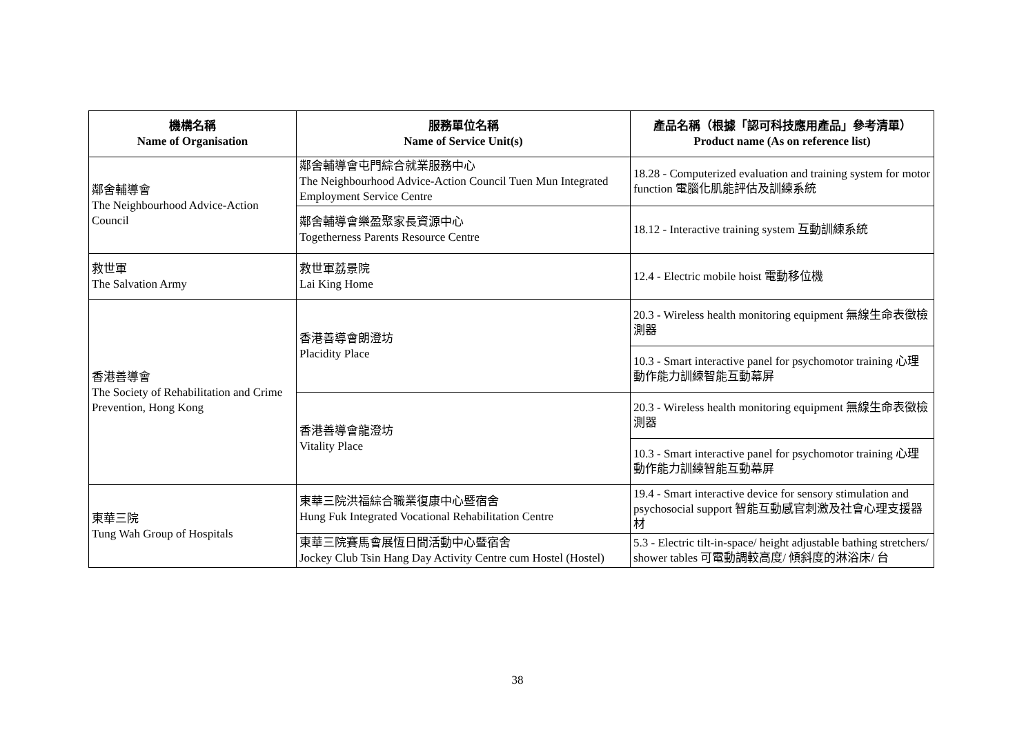| 機構名稱 Name of Organisation | 服務單位名稱 Name of Service Unit(s) | 產品名稱（根據「認可科技應用產品」參考清單） Product name (As on reference list) |
| --- | --- | --- |
| 鄰舍輔導會 The Neighbourhood Advice-Action Council | 鄰舍輔導會屯門綜合就業服務中心 The Neighbourhood Advice-Action Council Tuen Mun Integrated Employment Service Centre | 18.28 - Computerized evaluation and training system for motor function 電腦化肌能評估及訓練系統 |
| | 鄰舍輔導會樂盈聚家長資源中心 Togetherness Parents Resource Centre | 18.12 - Interactive training system 互動訓練系統 |
| 救世軍 The Salvation Army | 救世軍荔景院 Lai King Home | 12.4 - Electric mobile hoist 電動移位機 |
| 香港善導會 The Society of Rehabilitation and Crime Prevention, Hong Kong | 香港善導會朗澄坊 Placidity Place | 20.3 - Wireless health monitoring equipment 無線生命表徵檢測器 |
| | | 10.3 - Smart interactive panel for psychomotor training 心理動作能力訓練智能互動幕屏 |
| | 香港善導會龍澄坊 Vitality Place | 20.3 - Wireless health monitoring equipment 無線生命表徵檢測器 |
| | | 10.3 - Smart interactive panel for psychomotor training 心理動作能力訓練智能互動幕屏 |
| 東華三院 Tung Wah Group of Hospitals | 東華三院洪福綜合職業復康中心暨宿舍 Hung Fuk Integrated Vocational Rehabilitation Centre | 19.4 - Smart interactive device for sensory stimulation and psychosocial support 智能互動感官刺激及社會心理支援器材 |
| | 東華三院賽馬會展恆日間活動中心暨宿舍 Jockey Club Tsin Hang Day Activity Centre cum Hostel (Hostel) | 5.3 - Electric tilt-in-space/ height adjustable bathing stretchers/ shower tables 可電動調較高度/ 傾斜度的淋浴床/ 台 |
38